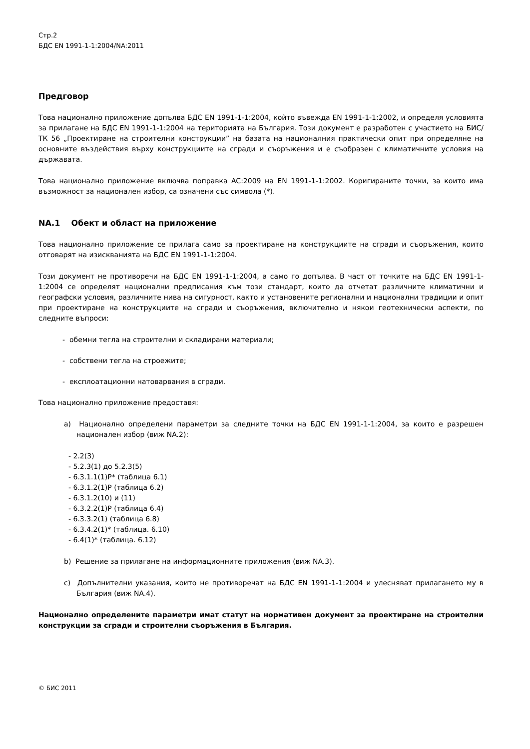Стр.2
БДС EN 1991-1-1:2004/NA:2011
Предговор
Това национално приложение допълва БДС EN 1991-1-1:2004, който въвежда EN 1991-1-1:2002, и определя условията за прилагане на БДС EN 1991-1-1:2004 на територията на България. Този документ е разработен с участието на БИС/ТК 56 „Проектиране на строителни конструкции” на базата на националния практически опит при определяне на основните въздействия върху конструкциите на сгради и съоръжения и е съобразен с климатичните условия на държавата.
Това национално приложение включва поправка AC:2009 на EN 1991-1-1:2002. Коригираните точки, за които има възможност за национален избор, са означени със символа (*).
NA.1 Обект и област на приложение
Това национално приложение се прилага само за проектиране на конструкциите на сгради и съоръжения, които отговарят на изискванията на БДС EN 1991-1-1:2004.
Този документ не противоречи на БДС EN 1991-1-1:2004, а само го допълва. В част от точките на БДС EN 1991-1-1:2004 се определят национални предписания към този стандарт, които да отчетат различните климатични и географски условия, различните нива на сигурност, както и установените регионални и национални традиции и опит при проектиране на конструкциите на сгради и съоръжения, включително и някои геотехнически аспекти, по следните въпроси:
- обемни тегла на строителни и складирани материали;
- собствени тегла на строежите;
- експлоатационни натоварвания в сгради.
Това национално приложение предоставя:
a) Национално определени параметри за следните точки на БДС EN 1991-1-1:2004, за които е разрешен национален избор (виж NA.2):
- 2.2(3)
- 5.2.3(1) до 5.2.3(5)
- 6.3.1.1(1)P* (таблица 6.1)
- 6.3.1.2(1)P (таблица 6.2)
- 6.3.1.2(10) и (11)
- 6.3.2.2(1)P (таблица 6.4)
- 6.3.3.2(1) (таблица 6.8)
- 6.3.4.2(1)* (таблица. 6.10)
- 6.4(1)* (таблица. 6.12)
b) Решение за прилагане на информационните приложения (виж NA.3).
c) Допълнителни указания, които не противоречат на БДС EN 1991-1-1:2004 и улесняват прилагането му в България (виж NA.4).
Национално определените параметри имат статут на нормативен документ за проектиране на строителни конструкции за сгради и строителни съоръжения в България.
© БИС 2011